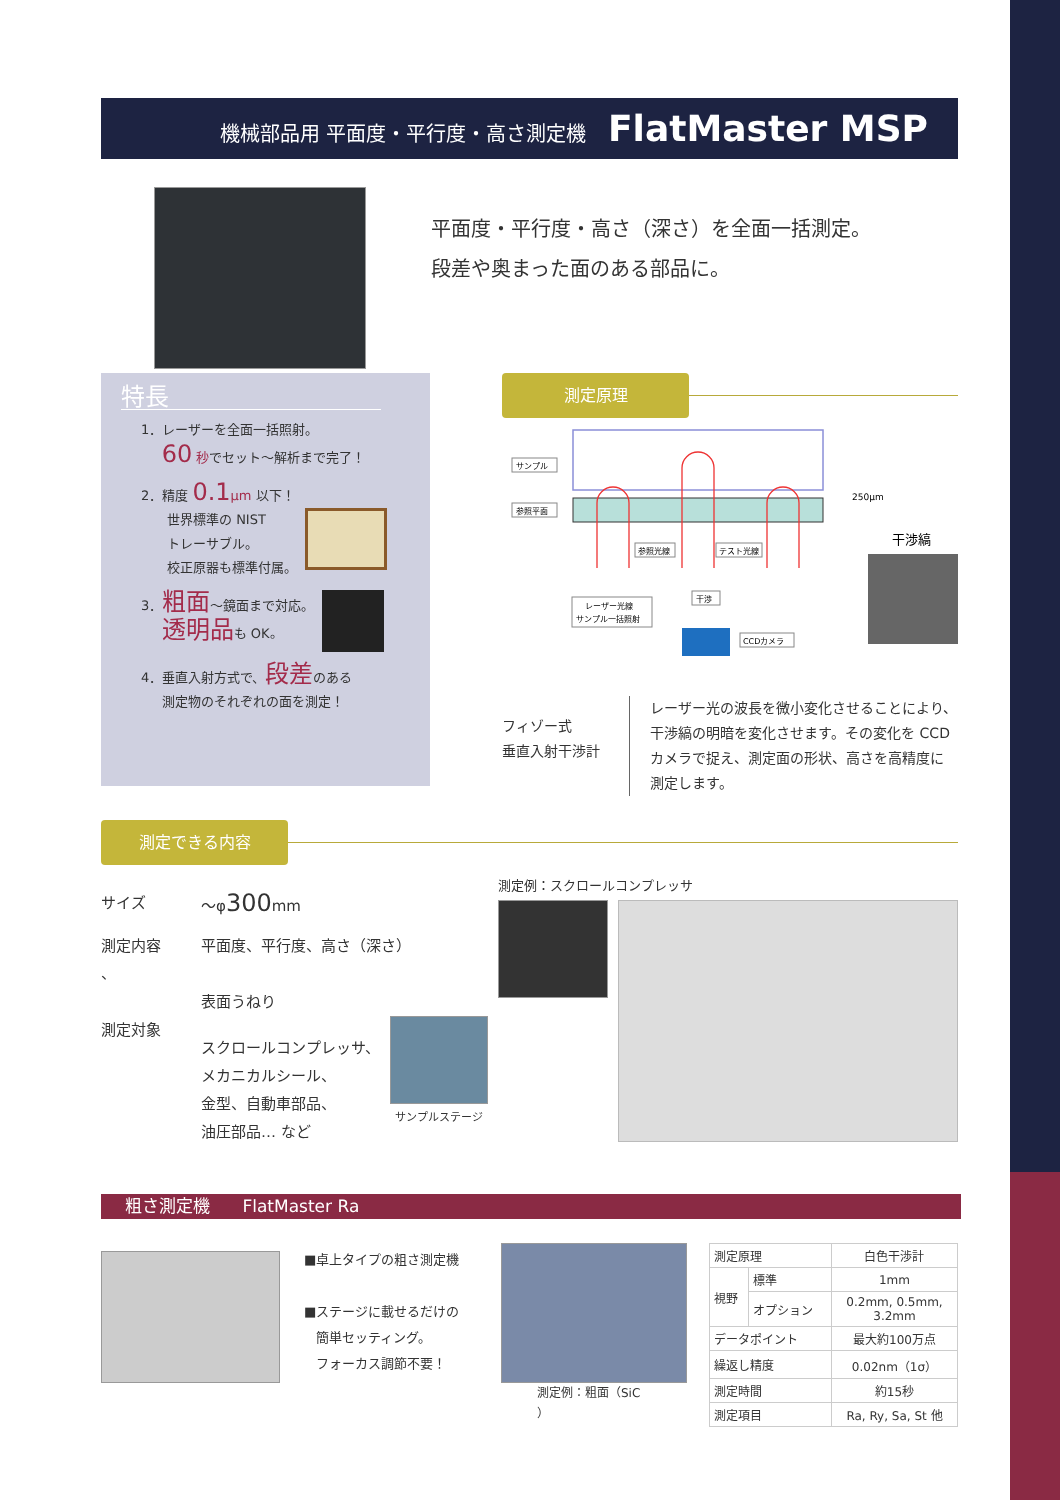機械部品用 平面度・平行度・高さ測定機 FlatMaster MSP
平面度・平行度・高さ（深さ）を全面一括測定。
段差や奥まった面のある部品に。
特長
1．レーザーを全面一括照射。
60 秒でセット～解析まで完了！
2．精度 0.1 μm 以下！
世界標準の NIST
トレーサブル。
校正原器も標準付属。
3．粗面～鏡面まで対応。
透明品も OK。
4．垂直入射方式で、段差のある
測定物のそれぞれの面を測定！
測定原理
サンプル
参照平面
250μm
参照光線
テスト光線
レーザー光線
サンプル一括照射
干渉
CCDカメラ
干渉縞
フィゾー式
垂直入射干渉計
レーザー光の波長を微小変化させることにより、干渉縞の明暗を変化させます。その変化を CCD カメラで捉え、測定面の形状、高さを高精度に測定します。
測定できる内容
サイズ ～φ300mm
測定内容
、
平面度、平行度、高さ（深さ）
表面うねり
測定対象
スクロールコンプレッサ、
メカニカルシール、
金型、自動車部品、
油圧部品… など
サンプルステージ
測定例：スクロールコンプレッサ
粗さ測定機 FlatMaster Ra
■卓上タイプの粗さ測定機
■ステージに載せるだけの
簡単セッティング。
フォーカス調節不要！
測定例：粗面（SiC
）
| 測定原理 | | 白色干渉計 |
| 視野 | 標準 | 1mm |
| | オプション | 0.2mm, 0.5mm, 3.2mm |
| データポイント | | 最大約100万点 |
| 繰返し精度 | | 0.02nm（1σ） |
| 測定時間 | | 約15秒 |
| 測定項目 | | Ra, Ry, Sa, St 他 |